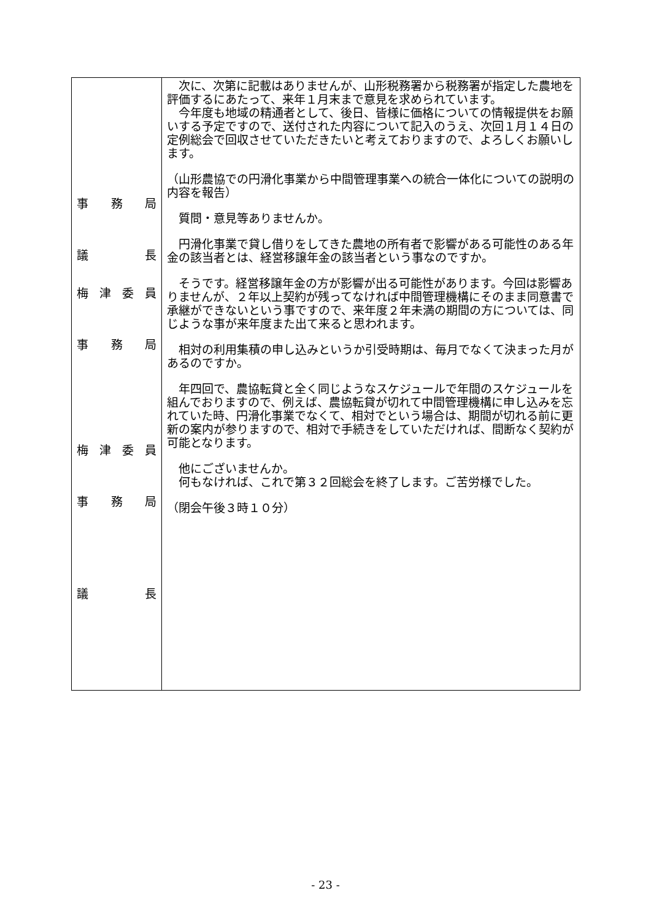| 事 務 局 議 長 梅 津 委 員 事 務 局 梅 津 委 員 事 務 局 議 長 | 次に、次第に記載はありませんが、山形税務署から税務署が指定した農地を評価するにあたって、来年１月末まで意見を求められています。 今年度も地域の精通者として、後日、皆様に価格についての情報提供をお願いする予定ですので、送付された内容について記入のうえ、次回１月１４日の定例総会で回収させていただきたいと考えておりますので、よろしくお願いします。 （山形農協での円滑化事業から中間管理事業への統合一体化についての説明の内容を報告） 質問・意見等ありませんか。 円滑化事業で貸し借りをしてきた農地の所有者で影響がある可能性のある年金の該当者とは、経営移譲年金の該当者という事なのですか。 そうです。経営移譲年金の方が影響が出る可能性があります。今回は影響ありませんが、２年以上契約が残ってなければ中間管理機構にそのまま同意書で承継ができないという事ですので、来年度２年未満の期間の方については、同じような事が来年度また出て来ると思われます。 相対の利用集積の申し込みというか引受時期は、毎月でなくて決まった月があるのですか。 年四回で、農協転貸と全く同じようなスケジュールで年間のスケジュールを組んでおりますので、例えば、農協転貸が切れて中間管理機構に申し込みを忘れていた時、円滑化事業でなくて、相対でという場合は、期間が切れる前に更新の案内が参りますので、相対で手続きをしていただければ、間断なく契約が可能となります。 他にございませんか。 何もなければ、これで第３２回総会を終了します。ご苦労様でした。 （閉会午後３時１０分） |
- 23 -